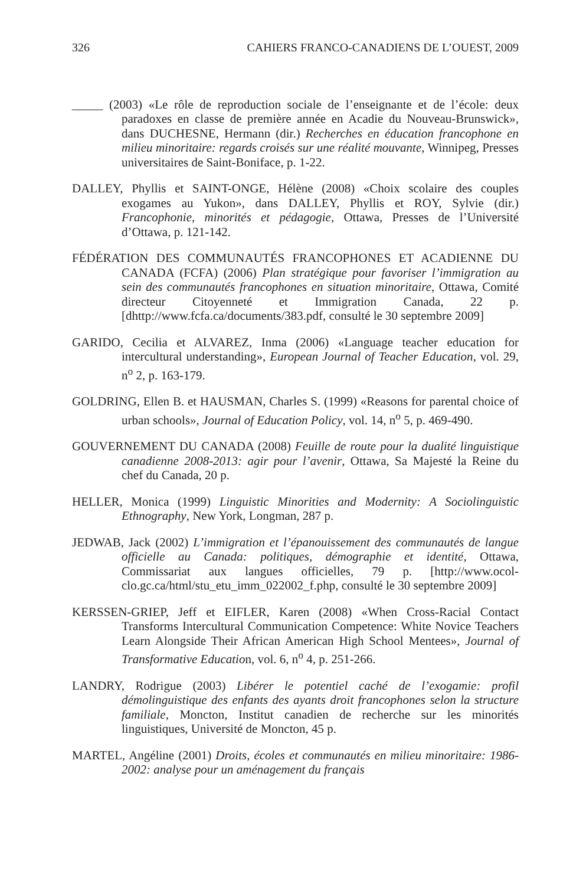326 CAHIERS FRANCO-CANADIENS DE L’OUEST, 2009
_____ (2003) «Le rôle de reproduction sociale de l’enseignante et de l’école: deux paradoxes en classe de première année en Acadie du Nouveau-Brunswick», dans DUCHESNE, Hermann (dir.) Recherches en éducation francophone en milieu minoritaire: regards croisés sur une réalité mouvante, Winnipeg, Presses universitaires de Saint-Boniface, p. 1-22.
DALLEY, Phyllis et SAINT-ONGE, Hélène (2008) «Choix scolaire des couples exogames au Yukon», dans DALLEY, Phyllis et ROY, Sylvie (dir.) Francophonie, minorités et pédagogie, Ottawa, Presses de l’Université d’Ottawa, p. 121-142.
FÉDÉRATION DES COMMUNAUTÉS FRANCOPHONES ET ACADIENNE DU CANADA (FCFA) (2006) Plan stratégique pour favoriser l’immigration au sein des communautés francophones en situation minoritaire, Ottawa, Comité directeur Citoyenneté et Immigration Canada, 22 p. [dhttp://www.fcfa.ca/documents/383.pdf, consulté le 30 septembre 2009]
GARIDO, Cecilia et ALVAREZ, Inma (2006) «Language teacher education for intercultural understanding», European Journal of Teacher Education, vol. 29, n<sup>o</sup> 2, p. 163-179.
GOLDRING, Ellen B. et HAUSMAN, Charles S. (1999) «Reasons for parental choice of urban schools», Journal of Education Policy, vol. 14, n<sup>o</sup> 5, p. 469-490.
GOUVERNEMENT DU CANADA (2008) Feuille de route pour la dualité linguistique canadienne 2008-2013: agir pour l’avenir, Ottawa, Sa Majesté la Reine du chef du Canada, 20 p.
HELLER, Monica (1999) Linguistic Minorities and Modernity: A Sociolinguistic Ethnography, New York, Longman, 287 p.
JEDWAB, Jack (2002) L’immigration et l’épanouissement des communautés de langue officielle au Canada: politiques, démographie et identité, Ottawa, Commissariat aux langues officielles, 79 p. [http://www.ocol-clo.gc.ca/html/stu_etu_imm_022002_f.php, consulté le 30 septembre 2009]
KERSSEN-GRIEP, Jeff et EIFLER, Karen (2008) «When Cross-Racial Contact Transforms Intercultural Communication Competence: White Novice Teachers Learn Alongside Their African American High School Mentees», Journal of Transformative Education, vol. 6, n<sup>o</sup> 4, p. 251-266.
LANDRY, Rodrigue (2003) Libérer le potentiel caché de l’exogamie: profil démolinguistique des enfants des ayants droit francophones selon la structure familiale, Moncton, Institut canadien de recherche sur les minorités linguistiques, Université de Moncton, 45 p.
MARTEL, Angéline (2001) Droits, écoles et communautés en milieu minoritaire: 1986-2002: analyse pour un aménagement du français